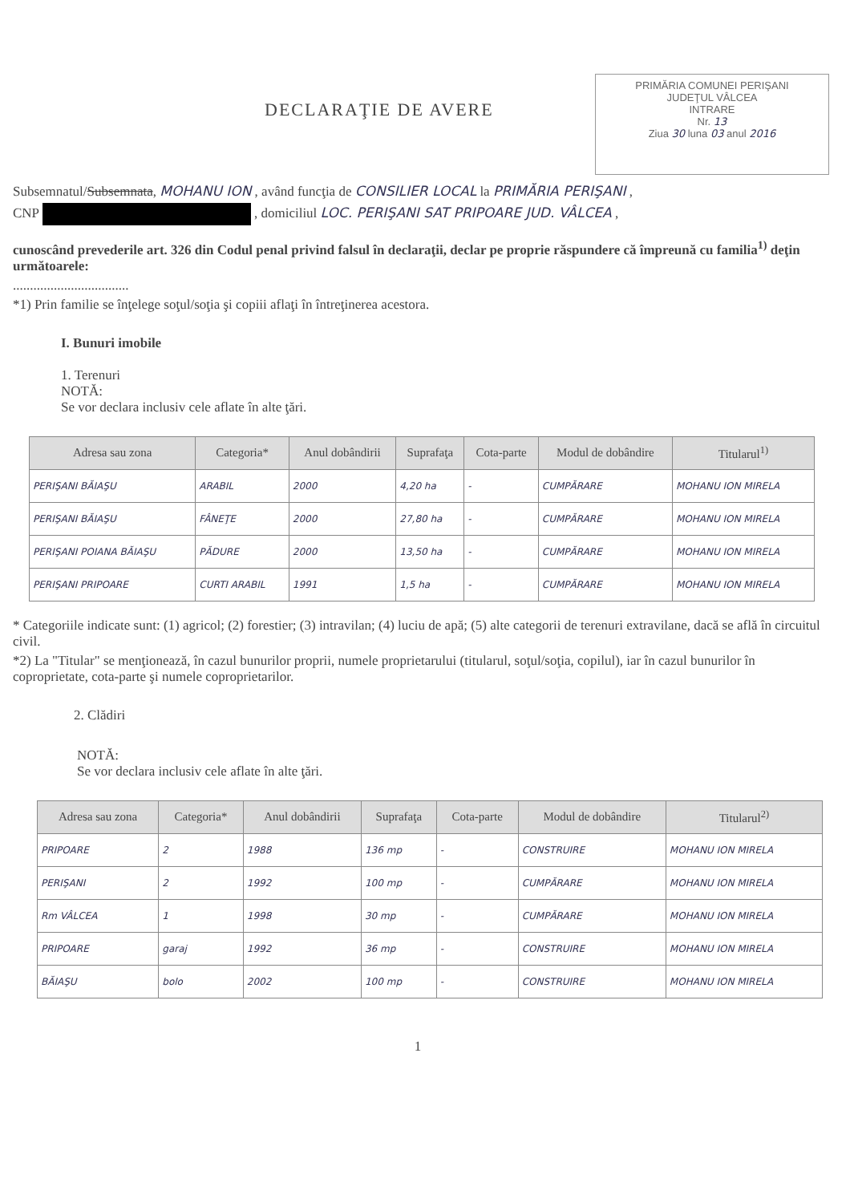PRIMĂRIA COMUNEI PERIŞANI
JUDEŢUL VÂLCEA
INTRARE
Nr. 13
Ziua 30 luna 03 anul 2016
DECLARAŢIE DE AVERE
Subsemnatul/Subsemnata, MOHANU ION , având funcţia de CONSILIER LOCAL la PRIMĂRIA PERIŞANI ,
CNP , domiciliul LOC. PERIŞANI SAT PRIPOARE JUD. VÂLCEA ,
cunoscând prevederile art. 326 din Codul penal privind falsul în declaraţii, declar pe proprie răspundere că împreună cu familia<sup>1)</sup> deţin următoarele:
..................................
*1) Prin familie se înţelege soţul/soţia şi copiii aflaţi în întreţinerea acestora.
I. Bunuri imobile
1. Terenuri
NOTĂ:
Se vor declara inclusiv cele aflate în alte ţări.
| Adresa sau zona | Categoria* | Anul dobândirii | Suprafaţa | Cota-parte | Modul de dobândire | Titularul<sup>1)</sup> |
| --- | --- | --- | --- | --- | --- | --- |
| PERIŞANI BĂIAŞU | ARABIL | 2000 | 4,20 ha | - | CUMPĂRARE | MOHANU ION MIRELA |
| PERIŞANI BĂIAŞU | FÂNEŢE | 2000 | 27,80 ha | - | CUMPĂRARE | MOHANU ION MIRELA |
| PERIŞANI POIANA BĂIAŞU | PĂDURE | 2000 | 13,50 ha | - | CUMPĂRARE | MOHANU ION MIRELA |
| PERIŞANI PRIPOARE | CURTI ARABIL | 1991 | 1,5 ha | - | CUMPĂRARE | MOHANU ION MIRELA |
* Categoriile indicate sunt: (1) agricol; (2) forestier; (3) intravilan; (4) luciu de apă; (5) alte categorii de terenuri extravilane, dacă se află în circuitul civil.
*2) La "Titular" se menţionează, în cazul bunurilor proprii, numele proprietarului (titularul, soţul/soţia, copilul), iar în cazul bunurilor în coproprietate, cota-parte şi numele coproprietarilor.
2. Clădiri
NOTĂ:
Se vor declara inclusiv cele aflate în alte ţări.
| Adresa sau zona | Categoria* | Anul dobândirii | Suprafaţa | Cota-parte | Modul de dobândire | Titularul<sup>2)</sup> |
| --- | --- | --- | --- | --- | --- | --- |
| PRIPOARE | 2 | 1988 | 136 mp | - | CONSTRUIRE | MOHANU ION MIRELA |
| PERIŞANI | 2 | 1992 | 100 mp | - | CUMPĂRARE | MOHANU ION MIRELA |
| Rm VÂLCEA | 1 | 1998 | 30 mp | - | CUMPĂRARE | MOHANU ION MIRELA |
| PRIPOARE | garaj | 1992 | 36 mp | - | CONSTRUIRE | MOHANU ION MIRELA |
| BĂIAŞU | bolo | 2002 | 100 mp | - | CONSTRUIRE | MOHANU ION MIRELA |
1